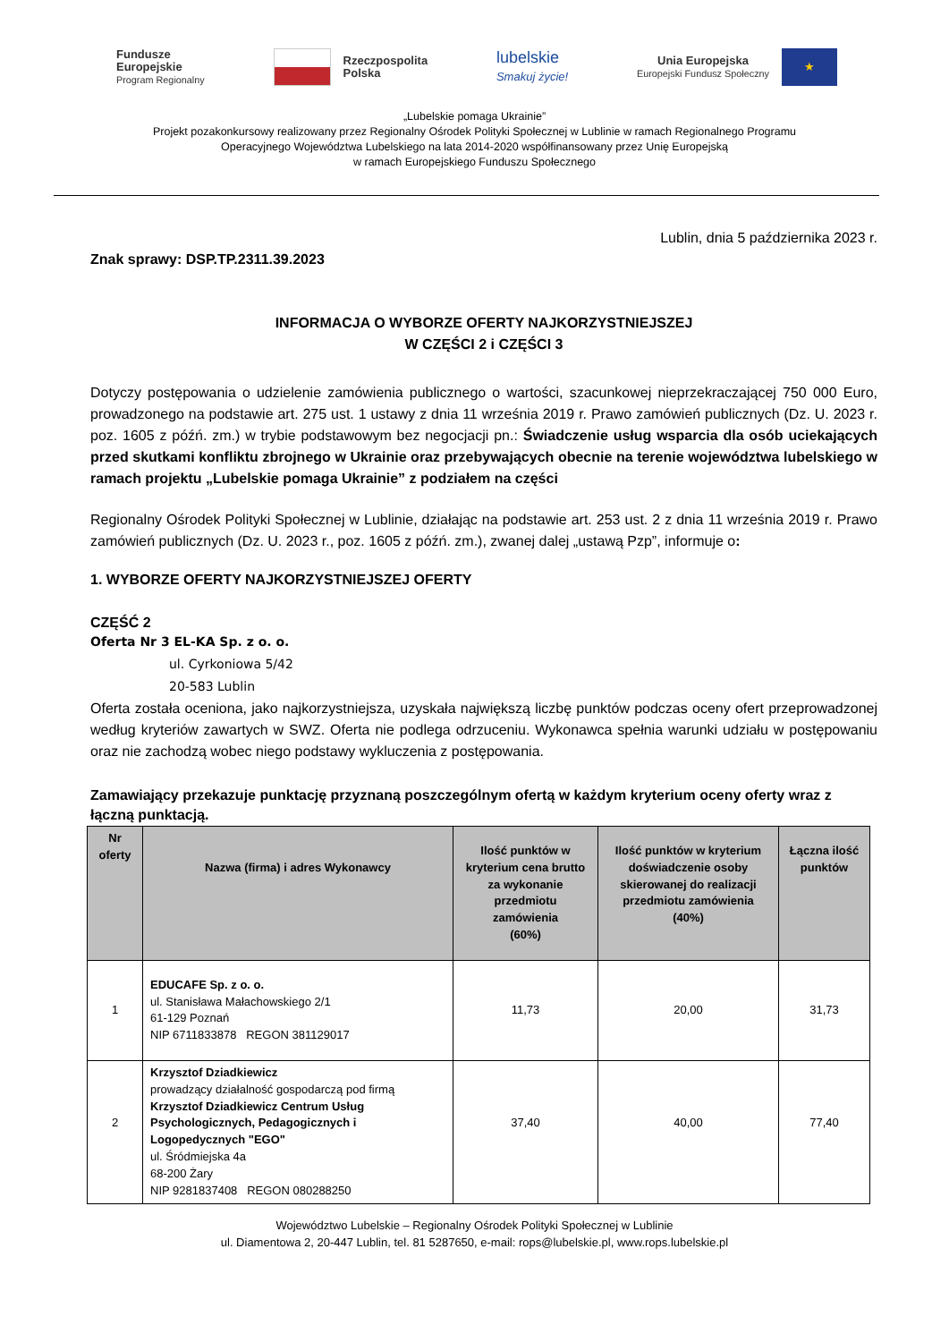Fundusze
Europejskie
Program Regionalny
Rzeczpospolita
Polska
lubelskie
Smakuj życie!
Unia Europejska
Europejski Fundusz Społeczny
★
„Lubelskie pomaga Ukrainie”
Projekt pozakonkursowy realizowany przez Regionalny Ośrodek Polityki Społecznej w Lublinie w ramach Regionalnego Programu
Operacyjnego Województwa Lubelskiego na lata 2014-2020 współfinansowany przez Unię Europejską
w ramach Europejskiego Funduszu Społecznego
Lublin, dnia 5 października 2023 r.
Znak sprawy: DSP.TP.2311.39.2023
INFORMACJA O WYBORZE OFERTY NAJKORZYSTNIEJSZEJ
W CZĘŚCI 2 i CZĘŚCI 3
Dotyczy postępowania o udzielenie zamówienia publicznego o wartości, szacunkowej nieprzekraczającej 750 000 Euro, prowadzonego na podstawie art. 275 ust. 1 ustawy z dnia 11 września 2019 r. Prawo zamówień publicznych (Dz. U. 2023 r. poz. 1605 z późń. zm.) w trybie podstawowym bez negocjacji pn.: Świadczenie usług wsparcia dla osób uciekających przed skutkami konfliktu zbrojnego w Ukrainie oraz przebywających obecnie na terenie województwa lubelskiego w ramach projektu „Lubelskie pomaga Ukrainie” z podziałem na części
Regionalny Ośrodek Polityki Społecznej w Lublinie, działając na podstawie art. 253 ust. 2 z dnia 11 września 2019 r. Prawo zamówień publicznych (Dz. U. 2023 r., poz. 1605 z późń. zm.), zwanej dalej „ustawą Pzp”, informuje o:
1. WYBORZE OFERTY NAJKORZYSTNIEJSZEJ OFERTY
CZĘŚĆ 2
Oferta Nr 3 EL-KA Sp. z o. o.
ul. Cyrkoniowa 5/42
20-583 Lublin
Oferta została oceniona, jako najkorzystniejsza, uzyskała największą liczbę punktów podczas oceny ofert przeprowadzonej według kryteriów zawartych w SWZ. Oferta nie podlega odrzuceniu. Wykonawca spełnia warunki udziału w postępowaniu oraz nie zachodzą wobec niego podstawy wykluczenia z postępowania.
Zamawiający przekazuje punktację przyznaną poszczególnym ofertą w każdym kryterium oceny oferty wraz z łączną punktacją.
| Nr oferty | Nazwa (firma) i adres Wykonawcy | Ilość punktów w kryterium cena brutto za wykonanie przedmiotu zamówienia (60%) | Ilość punktów w kryterium doświadczenie osoby skierowanej do realizacji przedmiotu zamówienia (40%) | Łączna ilość punktów |
| --- | --- | --- | --- | --- |
| 1 | EDUCAFE Sp. z o. o. ul. Stanisława Małachowskiego 2/1 61-129 Poznań NIP 6711833878 REGON 381129017 | 11,73 | 20,00 | 31,73 |
| 2 | Krzysztof Dziadkiewicz prowadzący działalność gospodarczą pod firmą Krzysztof Dziadkiewicz Centrum Usług Psychologicznych, Pedagogicznych i Logopedycznych "EGO" ul. Śródmiejska 4a 68-200 Żary NIP 9281837408 REGON 080288250 | 37,40 | 40,00 | 77,40 |
Województwo Lubelskie – Regionalny Ośrodek Polityki Społecznej w Lublinie
ul. Diamentowa 2, 20-447 Lublin, tel. 81 5287650, e-mail: rops@lubelskie.pl, www.rops.lubelskie.pl